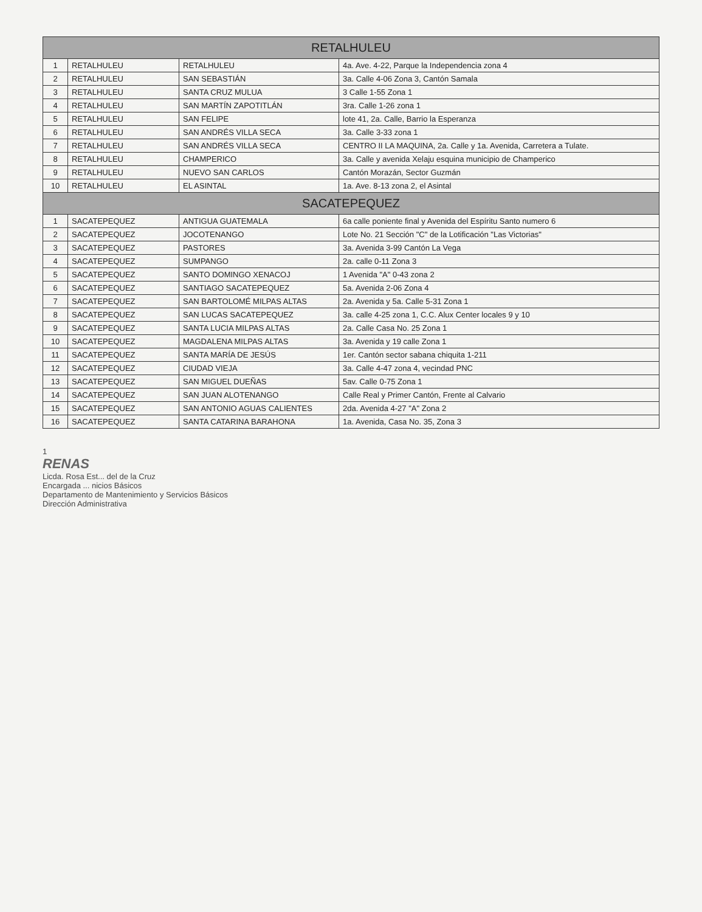| RETALHULEU | | | |
| --- | --- | --- | --- |
| 1 | RETALHULEU | RETALHULEU | 4a. Ave. 4-22, Parque la Independencia zona 4 |
| 2 | RETALHULEU | SAN SEBASTIÁN | 3a. Calle 4-06 Zona 3, Cantón Samala |
| 3 | RETALHULEU | SANTA CRUZ MULUA | 3 Calle 1-55 Zona 1 |
| 4 | RETALHULEU | SAN MARTÍN ZAPOTITLÁN | 3ra. Calle 1-26 zona 1 |
| 5 | RETALHULEU | SAN FELIPE | lote 41, 2a. Calle, Barrio la Esperanza |
| 6 | RETALHULEU | SAN ANDRÉS VILLA SECA | 3a. Calle 3-33 zona 1 |
| 7 | RETALHULEU | SAN ANDRÉS VILLA SECA | CENTRO II LA MAQUINA, 2a. Calle y 1a. Avenida, Carretera a Tulate. |
| 8 | RETALHULEU | CHAMPERICO | 3a. Calle y avenida Xelaju esquina municipio de Champerico |
| 9 | RETALHULEU | NUEVO SAN CARLOS | Cantón Morazán, Sector Guzmán |
| 10 | RETALHULEU | EL ASINTAL | 1a. Ave. 8-13 zona 2, el Asintal |
| SACATEPEQUEZ | | | |
| 1 | SACATEPEQUEZ | ANTIGUA GUATEMALA | 6a calle poniente final y Avenida del Espíritu Santo numero 6 |
| 2 | SACATEPEQUEZ | JOCOTENANGO | Lote No. 21 Sección "C" de la Lotificación "Las Victorias" |
| 3 | SACATEPEQUEZ | PASTORES | 3a. Avenida 3-99 Cantón La Vega |
| 4 | SACATEPEQUEZ | SUMPANGO | 2a. calle 0-11 Zona 3 |
| 5 | SACATEPEQUEZ | SANTO DOMINGO XENACOJ | 1 Avenida "A" 0-43 zona 2 |
| 6 | SACATEPEQUEZ | SANTIAGO SACATEPEQUEZ | 5a. Avenida 2-06 Zona 4 |
| 7 | SACATEPEQUEZ | SAN BARTOLOMÉ MILPAS ALTAS | 2a. Avenida y 5a. Calle 5-31 Zona 1 |
| 8 | SACATEPEQUEZ | SAN LUCAS SACATEPEQUEZ | 3a. calle 4-25 zona 1, C.C. Alux Center locales 9 y 10 |
| 9 | SACATEPEQUEZ | SANTA LUCIA MILPAS ALTAS | 2a. Calle Casa No. 25 Zona 1 |
| 10 | SACATEPEQUEZ | MAGDALENA MILPAS ALTAS | 3a. Avenida y 19 calle Zona 1 |
| 11 | SACATEPEQUEZ | SANTA MARÍA DE JESÚS | 1er. Cantón sector sabana chiquita 1-211 |
| 12 | SACATEPEQUEZ | CIUDAD VIEJA | 3a. Calle 4-47 zona 4, vecindad PNC |
| 13 | SACATEPEQUEZ | SAN MIGUEL DUEÑAS | 5av. Calle 0-75 Zona 1 |
| 14 | SACATEPEQUEZ | SAN JUAN ALOTENANGO | Calle Real y Primer Cantón, Frente al Calvario |
| 15 | SACATEPEQUEZ | SAN ANTONIO AGUAS CALIENTES | 2da. Avenida 4-27 "A" Zona 2 |
| 16 | SACATEPEQUEZ | SANTA CATARINA BARAHONA | 1a. Avenida, Casa No. 35, Zona 3 |
1
RENAS
Licda. Rosa Est... del de la Cruz
Encargada ... nicios Básicos
Departamento de Mantenimiento y Servicios Básicos
Dirección Administrativa